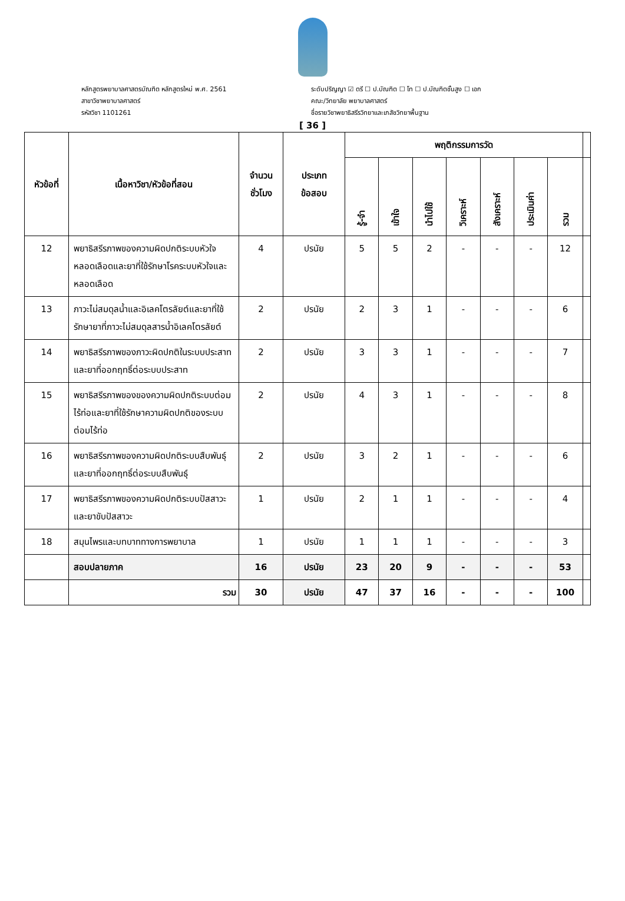หลักสูตรพยาบาลศาสตรบัณฑิต หลักสูตรใหม่ พ.ศ. 2561
สาขาวิชาพยาบาลศาสตร์
รหัสวิชา 1101261
ระดับปริญญา ☑ ตรี ☐ ป.บัณฑิต ☐ โท ☐ ป.บัณฑิตชั้นสูง ☐ เอก
คณะ/วิทยาลัย พยาบาลศาสตร์
ชื่อรายวิชาพยาธิสรีรวิทยาและเภสัชวิทยาพื้นฐาน
[ 36 ]
| หัวข้อที่ | เนื้อหาวิชา/หัวข้อที่สอน | จำนวน ชั่วโมง | ประเภท ข้อสอบ | พฤติกรรมการวัด | | | | | | | |
| --- | --- | --- | --- | --- | --- | --- | --- | --- | --- | --- | --- |
| | | | | รู้-จำ | เข้าใจ | นำไปใช้ | วิเคราะห์ | สังเคราะห์ | ประเมินค่า | รวม | |
| 12 | พยาธิสรีรภาพของความผิดปกติระบบหัวใจหลอดเลือดและยาที่ใช้รักษาโรคระบบหัวใจและหลอดเลือด | 4 | ปรนัย | 5 | 5 | 2 | - | - | - | 12 | |
| 13 | ภาวะไม่สมดุลน้ำและอิเลคโตรลัยต์และยาที่ใช้รักษายาที่ภาวะไม่สมดุลสารน้ำอิเลคโตรลัยต์ | 2 | ปรนัย | 2 | 3 | 1 | - | - | - | 6 | |
| 14 | พยาธิสรีรภาพของภาวะผิดปกติในระบบประสาทและยาที่ออกฤทธิ์ต่อระบบประสาท | 2 | ปรนัย | 3 | 3 | 1 | - | - | - | 7 | |
| 15 | พยาธิสรีรภาพของของความผิดปกติระบบต่อมไร้ท่อและยาที่ใช้รักษาความผิดปกติของระบบต่อมไร้ท่อ | 2 | ปรนัย | 4 | 3 | 1 | - | - | - | 8 | |
| 16 | พยาธิสรีรภาพของความผิดปกติระบบสืบพันธุ์และยาที่ออกฤทธิ์ต่อระบบสืบพันธุ์ | 2 | ปรนัย | 3 | 2 | 1 | - | - | - | 6 | |
| 17 | พยาธิสรีรภาพของความผิดปกติระบบปัสสาวะและยาขับปัสสาวะ | 1 | ปรนัย | 2 | 1 | 1 | - | - | - | 4 | |
| 18 | สมุนไพรและบทบาททางการพยาบาล | 1 | ปรนัย | 1 | 1 | 1 | - | - | - | 3 | |
| | สอบปลายภาค | 16 | ปรนัย | 23 | 20 | 9 | - | - | - | 53 | |
| | รวม | 30 | ปรนัย | 47 | 37 | 16 | - | - | - | 100 | |